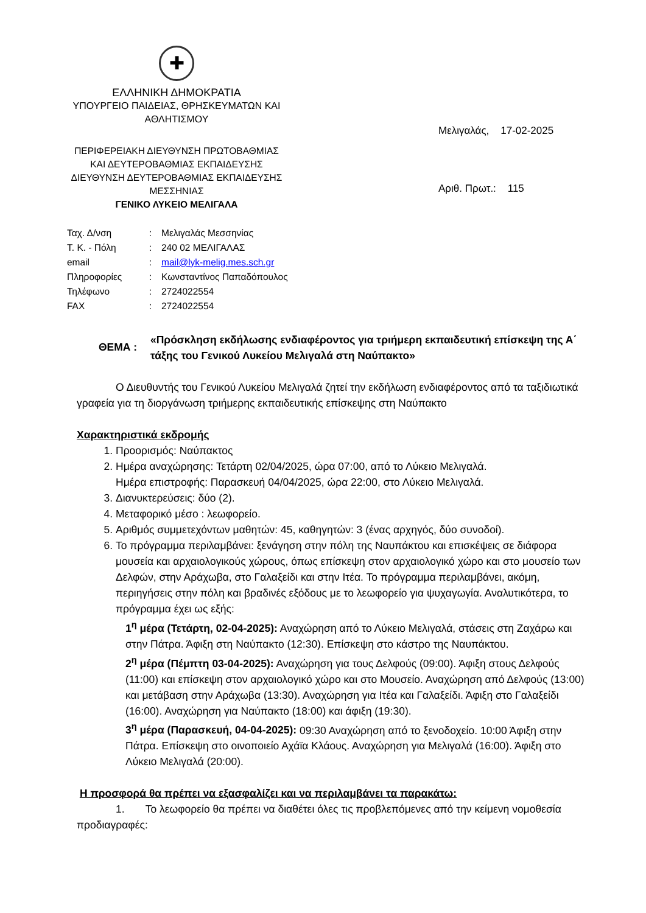✚
ΕΛΛΗΝΙΚΗ ΔΗΜΟΚΡΑΤΙΑ
ΥΠΟΥΡΓΕΙΟ ΠΑΙΔΕΙΑΣ, ΘΡΗΣΚΕΥΜΑΤΩΝ ΚΑΙ ΑΘΛΗΤΙΣΜΟΥ
ΠΕΡΙΦΕΡΕΙΑΚΗ ΔΙΕΥΘΥΝΣΗ ΠΡΩΤΟΒΑΘΜΙΑΣ ΚΑΙ ΔΕΥΤΕΡΟΒΑΘΜΙΑΣ ΕΚΠΑΙΔΕΥΣΗΣ
ΔΙΕΥΘΥΝΣΗ ΔΕΥΤΕΡΟΒΑΘΜΙΑΣ ΕΚΠΑΙΔΕΥΣΗΣ ΜΕΣΣΗΝΙΑΣ
ΓΕΝΙΚΟ ΛΥΚΕΙΟ ΜΕΛΙΓΑΛΑ
Μελιγαλάς, 17-02-2025
Αριθ. Πρωτ.: 115
| Ταχ. Δ/νση | : | Μελιγαλάς Μεσσηνίας |
| Τ. Κ. - Πόλη | : | 240 02 ΜΕΛΙΓΑΛΑΣ |
| email | : | mail@lyk-melig.mes.sch.gr |
| Πληροφορίες | : | Κωνσταντίνος Παπαδόπουλος |
| Τηλέφωνο | : | 2724022554 |
| FAX | : | 2724022554 |
ΘΕΜΑ :
«Πρόσκληση εκδήλωσης ενδιαφέροντος για τριήμερη εκπαιδευτική επίσκεψη της Α΄ τάξης του Γενικού Λυκείου Μελιγαλά στη Ναύπακτο»
Ο Διευθυντής του Γενικού Λυκείου Μελιγαλά ζητεί την εκδήλωση ενδιαφέροντος από τα ταξιδιωτικά γραφεία για τη διοργάνωση τριήμερης εκπαιδευτικής επίσκεψης στη Ναύπακτο
Χαρακτηριστικά εκδρομής
1. Προορισμός: Ναύπακτος
2. Ημέρα αναχώρησης: Τετάρτη 02/04/2025, ώρα 07:00, από το Λύκειο Μελιγαλά.
Ημέρα επιστροφής: Παρασκευή 04/04/2025, ώρα 22:00, στο Λύκειο Μελιγαλά.
3. Διανυκτερεύσεις: δύο (2).
4. Μεταφορικό μέσο : λεωφορείο.
5. Αριθμός συμμετεχόντων μαθητών: 45, καθηγητών: 3 (ένας αρχηγός, δύο συνοδοί).
6. Το πρόγραμμα περιλαμβάνει: ξενάγηση στην πόλη της Ναυπάκτου και επισκέψεις σε διάφορα μουσεία και αρχαιολογικούς χώρους, όπως επίσκεψη στον αρχαιολογικό χώρο και στο μουσείο των Δελφών, στην Αράχωβα, στο Γαλαξείδι και στην Ιτέα. Το πρόγραμμα περιλαμβάνει, ακόμη, περιηγήσεις στην πόλη και βραδινές εξόδους με το λεωφορείο για ψυχαγωγία. Αναλυτικότερα, το πρόγραμμα έχει ως εξής:
1<sup>η</sup> μέρα (Τετάρτη, 02-04-2025): Αναχώρηση από το Λύκειο Μελιγαλά, στάσεις στη Ζαχάρω και στην Πάτρα. Άφιξη στη Ναύπακτο (12:30). Επίσκεψη στο κάστρο της Ναυπάκτου.
2<sup>η</sup> μέρα (Πέμπτη 03-04-2025): Αναχώρηση για τους Δελφούς (09:00). Άφιξη στους Δελφούς (11:00) και επίσκεψη στον αρχαιολογικό χώρο και στο Μουσείο. Αναχώρηση από Δελφούς (13:00) και μετάβαση στην Αράχωβα (13:30). Αναχώρηση για Ιτέα και Γαλαξείδι. Άφιξη στο Γαλαξείδι (16:00). Αναχώρηση για Ναύπακτο (18:00) και άφιξη (19:30).
3<sup>η</sup> μέρα (Παρασκευή, 04-04-2025): 09:30 Αναχώρηση από το ξενοδοχείο. 10:00 Άφιξη στην Πάτρα. Επίσκεψη στο οινοποιείο Αχάϊα Κλάους. Αναχώρηση για Μελιγαλά (16:00). Άφιξη στο Λύκειο Μελιγαλά (20:00).
Η προσφορά θα πρέπει να εξασφαλίζει και να περιλαμβάνει τα παρακάτω:
1. Το λεωφορείο θα πρέπει να διαθέτει όλες τις προβλεπόμενες από την κείμενη νομοθεσία προδιαγραφές: